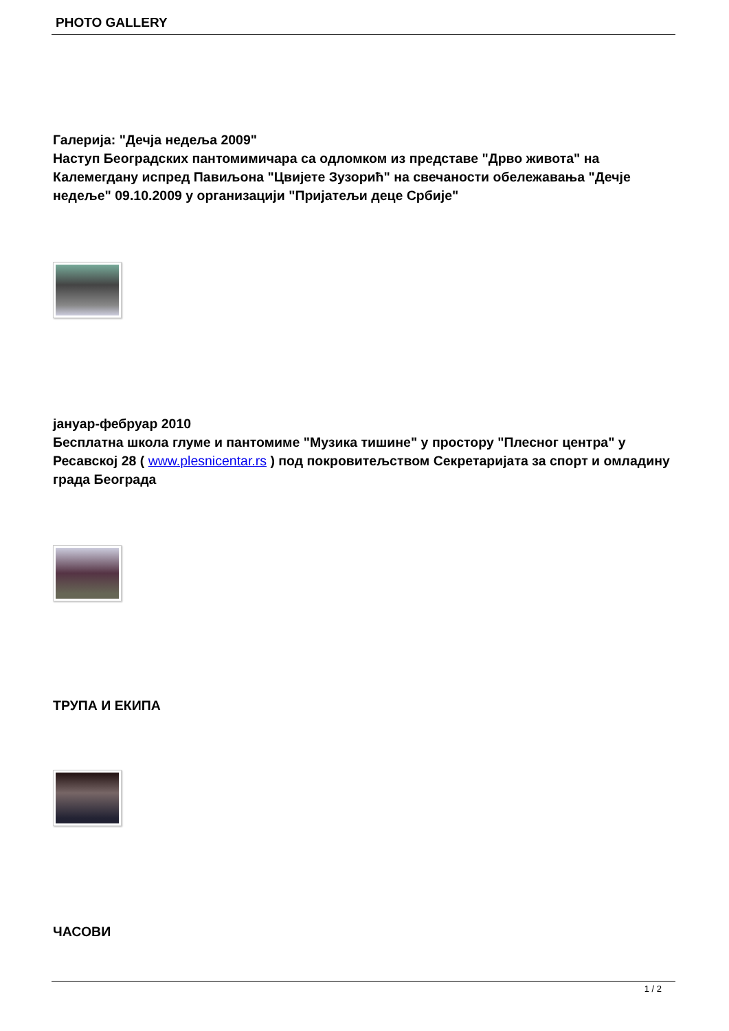PHOTO GALLERY
Галерија: "Дечја недеља 2009"
Наступ Београдских пантомимичара са одломком из представе "Дрво живота" на Калемегдану испред Павиљона "Цвијете Зузорић" на свечаности обележавања "Дечје недеље" 09.10.2009 у организацији "Пријатељи деце Србије"
јануар-фебруар 2010
Бесплатна школа глуме и пантомиме "Музика тишине" у простору "Плесног центра" у Ресавској 28 ( www.plesnicentar.rs ) под покровитељством Секретаријата за спорт и омладину града Београда
ТРУПА И ЕКИПА
ЧАСОВИ
1 / 2